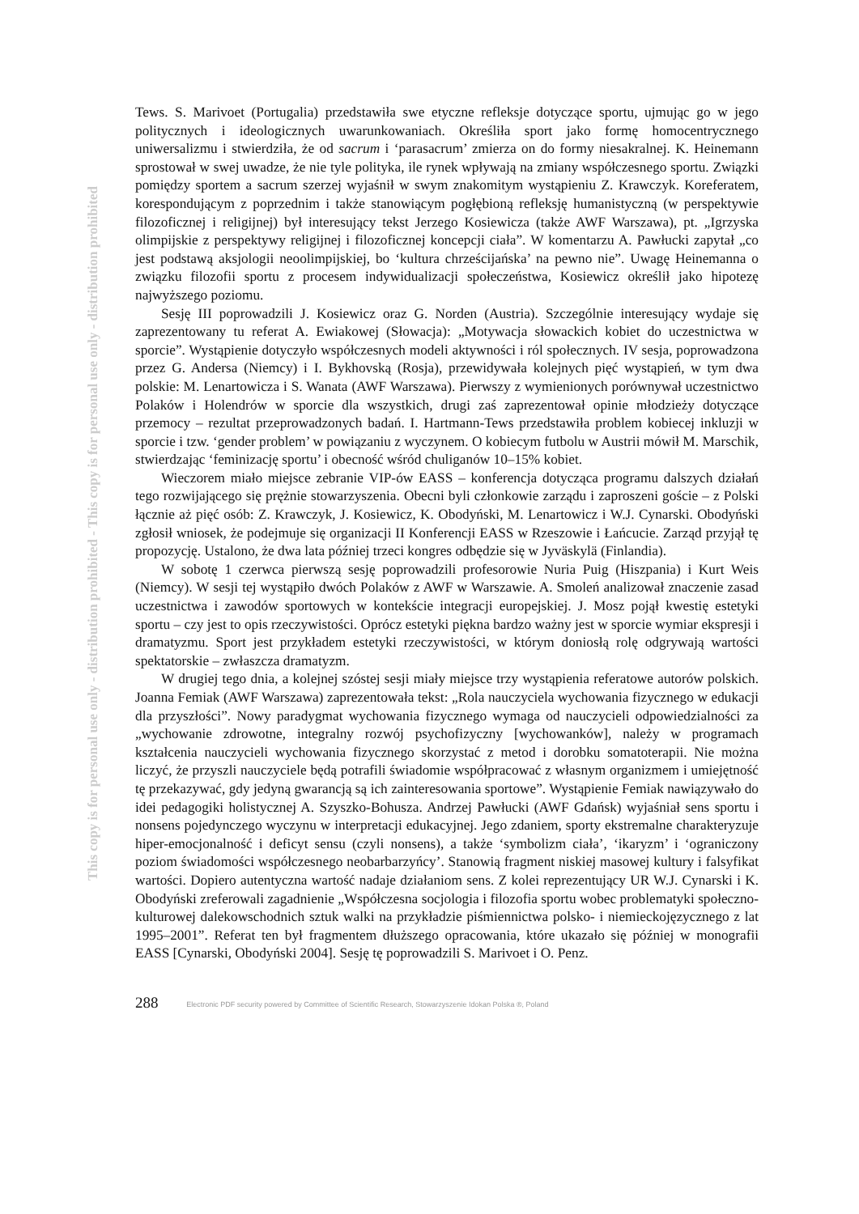This copy is for personal use only - distribution prohibited - This copy is for personal use only - distribution prohibited
Tews. S. Marivoet (Portugalia) przedstawiła swe etyczne refleksje dotyczące sportu, ujmując go w jego politycznych i ideologicznych uwarunkowaniach. Określiła sport jako formę homocentrycznego uniwersalizmu i stwierdziła, że od sacrum i ‘parasacrum’ zmierza on do formy niesakralnej. K. Heinemann sprostował w swej uwadze, że nie tyle polityka, ile rynek wpływają na zmiany współczesnego sportu. Związki pomiędzy sportem a sacrum szerzej wyjaśnił w swym znakomitym wystąpieniu Z. Krawczyk. Koreferatem, korespondującym z poprzednim i także stanowiącym pogłębioną refleksję humanistyczną (w perspektywie filozoficznej i religijnej) był interesujący tekst Jerzego Kosiewicza (także AWF Warszawa), pt. „Igrzyska olimpijskie z perspektywy religijnej i filozoficznej koncepcji ciała”. W komentarzu A. Pawłucki zapytał „co jest podstawą aksjologii neoolimpijskiej, bo ‘kultura chrześcijańska’ na pewno nie”. Uwagę Heinemanna o związku filozofii sportu z procesem indywidualizacji społeczeństwa, Kosiewicz określił jako hipotezę najwyższego poziomu.
Sesję III poprowadzili J. Kosiewicz oraz G. Norden (Austria). Szczególnie interesujący wydaje się zaprezentowany tu referat A. Ewiakowej (Słowacja): „Motywacja słowackich kobiet do uczestnictwa w sporcie”. Wystąpienie dotyczyło współczesnych modeli aktywności i ról społecznych. IV sesja, poprowadzona przez G. Andersa (Niemcy) i I. Bykhovską (Rosja), przewidywała kolejnych pięć wystąpień, w tym dwa polskie: M. Lenartowicza i S. Wanata (AWF Warszawa). Pierwszy z wymienionych porównywał uczestnictwo Polaków i Holendrów w sporcie dla wszystkich, drugi zaś zaprezentował opinie młodzieży dotyczące przemocy – rezultat przeprowadzonych badań. I. Hartmann-Tews przedstawiła problem kobiecej inkluzji w sporcie i tzw. ‘gender problem’ w powiązaniu z wyczynem. O kobiecym futbolu w Austrii mówił M. Marschik, stwierdzając ‘feminizację sportu’ i obecność wśród chuliganów 10–15% kobiet.
Wieczorem miało miejsce zebranie VIP-ów EASS – konferencja dotycząca programu dalszych działań tego rozwijającego się prężnie stowarzyszenia. Obecni byli członkowie zarządu i zaproszeni goście – z Polski łącznie aż pięć osób: Z. Krawczyk, J. Kosiewicz, K. Obodyński, M. Lenartowicz i W.J. Cynarski. Obodyński zgłosił wniosek, że podejmuje się organizacji II Konferencji EASS w Rzeszowie i Łańcucie. Zarząd przyjął tę propozycję. Ustalono, że dwa lata później trzeci kongres odbędzie się w Jyväskylä (Finlandia).
W sobotę 1 czerwca pierwszą sesję poprowadzili profesorowie Nuria Puig (Hiszpania) i Kurt Weis (Niemcy). W sesji tej wystąpiło dwóch Polaków z AWF w Warszawie. A. Smoleń analizował znaczenie zasad uczestnictwa i zawodów sportowych w kontekście integracji europejskiej. J. Mosz pojął kwestię estetyki sportu – czy jest to opis rzeczywistości. Oprócz estetyki piękna bardzo ważny jest w sporcie wymiar ekspresji i dramatyzmu. Sport jest przykładem estetyki rzeczywistości, w którym doniosłą rolę odgrywają wartości spektatorskie – zwłaszcza dramatyzm.
W drugiej tego dnia, a kolejnej szóstej sesji miały miejsce trzy wystąpienia referatowe autorów polskich. Joanna Femiak (AWF Warszawa) zaprezentowała tekst: „Rola nauczyciela wychowania fizycznego w edukacji dla przyszłości”. Nowy paradygmat wychowania fizycznego wymaga od nauczycieli odpowiedzialności za „wychowanie zdrowotne, integralny rozwój psychofizyczny [wychowanków], należy w programach kształcenia nauczycieli wychowania fizycznego skorzystać z metod i dorobku somatoterapii. Nie można liczyć, że przyszli nauczyciele będą potrafili świadomie współpracować z własnym organizmem i umiejętność tę przekazywać, gdy jedyną gwarancją są ich zainteresowania sportowe”. Wystąpienie Femiak nawiązywało do idei pedagogiki holistycznej A. Szyszko-Bohusza. Andrzej Pawłucki (AWF Gdańsk) wyjaśniał sens sportu i nonsens pojedynczego wyczynu w interpretacji edukacyjnej. Jego zdaniem, sporty ekstremalne charakteryzuje hiper-emocjonalność i deficyt sensu (czyli nonsens), a także ‘symbolizm ciała’, ‘ikaryzm’ i ‘ograniczony poziom świadomości współczesnego neobarbarzyńcy’. Stanowią fragment niskiej masowej kultury i falsyfikat wartości. Dopiero autentyczna wartość nadaje działaniom sens. Z kolei reprezentujący UR W.J. Cynarski i K. Obodyński zreferowali zagadnienie „Współczesna socjologia i filozofia sportu wobec problematyki społeczno-kulturowej dalekowschodnich sztuk walki na przykładzie piśmiennictwa polsko- i niemieckojęzycznego z lat 1995–2001”. Referat ten był fragmentem dłuższego opracowania, które ukazało się później w monografii EASS [Cynarski, Obodyński 2004]. Sesję tę poprowadzili S. Marivoet i O. Penz.
288 Electronic PDF security powered by Committee of Scientific Research, Stowarzyszenie Idokan Polska ®, Poland